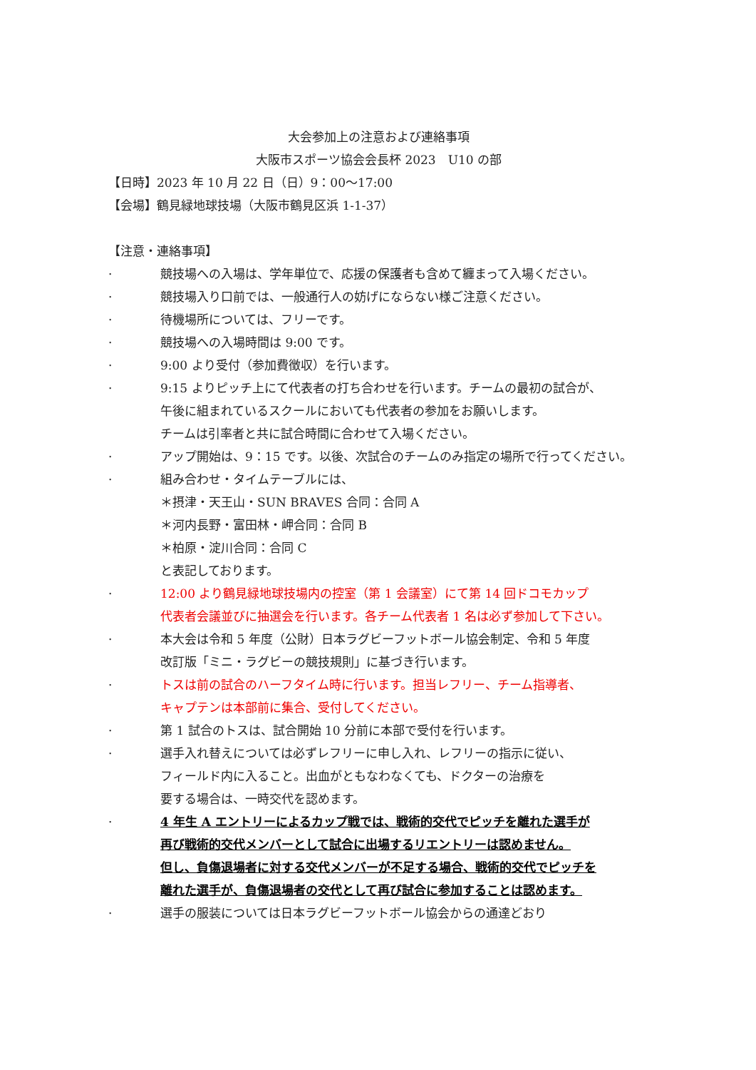大会参加上の注意および連絡事項
大阪市スポーツ協会会長杯 2023　U10 の部
【日時】2023 年 10 月 22 日（日）9：00～17:00
【会場】鶴見緑地球技場（大阪市鶴見区浜 1-1-37）
【注意・連絡事項】
· 競技場への入場は、学年単位で、応援の保護者も含めて纏まって入場ください。
· 競技場入り口前では、一般通行人の妨げにならない様ご注意ください。
· 待機場所については、フリーです。
· 競技場への入場時間は 9:00 です。
· 9:00 より受付（参加費徴収）を行います。
· 9:15 よりピッチ上にて代表者の打ち合わせを行います。チームの最初の試合が、
午後に組まれているスクールにおいても代表者の参加をお願いします。
チームは引率者と共に試合時間に合わせて入場ください。
· アップ開始は、9：15 です。以後、次試合のチームのみ指定の場所で行ってください。
· 組み合わせ・タイムテーブルには、
＊摂津・天王山・SUN BRAVES 合同：合同 A
＊河内長野・富田林・岬合同：合同 B
＊柏原・淀川合同：合同 C
と表記しております。
· 12:00 より鶴見緑地球技場内の控室（第 1 会議室）にて第 14 回ドコモカップ
代表者会議並びに抽選会を行います。各チーム代表者 1 名は必ず参加して下さい。
· 本大会は令和 5 年度（公財）日本ラグビーフットボール協会制定、令和 5 年度
改訂版「ミニ・ラグビーの競技規則」に基づき行います。
· トスは前の試合のハーフタイム時に行います。担当レフリー、チーム指導者、
キャプテンは本部前に集合、受付してください。
· 第 1 試合のトスは、試合開始 10 分前に本部で受付を行います。
· 選手入れ替えについては必ずレフリーに申し入れ、レフリーの指示に従い、
フィールド内に入ること。出血がともなわなくても、ドクターの治療を
要する場合は、一時交代を認めます。
· 4 年生 A エントリーによるカップ戦では、戦術的交代でピッチを離れた選手が
再び戦術的交代メンバーとして試合に出場するリエントリーは認めません。
但し、負傷退場者に対する交代メンバーが不足する場合、戦術的交代でピッチを
離れた選手が、負傷退場者の交代として再び試合に参加することは認めます。
· 選手の服装については日本ラグビーフットボール協会からの通達どおり